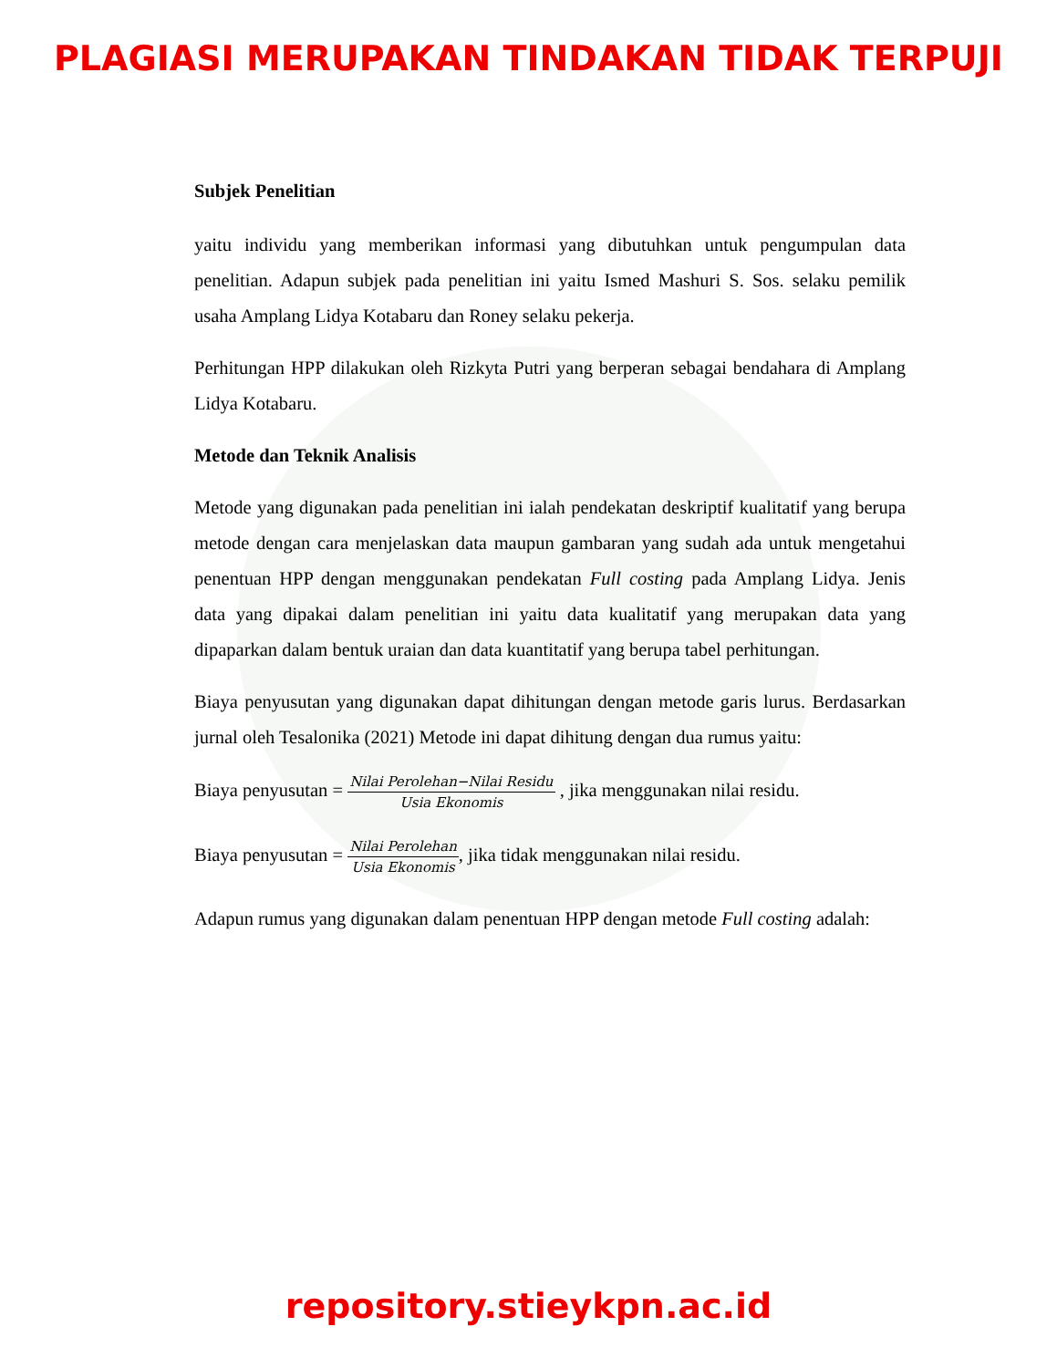PLAGIASI MERUPAKAN TINDAKAN TIDAK TERPUJI
Subjek Penelitian
yaitu individu yang memberikan informasi yang dibutuhkan untuk pengumpulan data penelitian. Adapun subjek pada penelitian ini yaitu Ismed Mashuri S. Sos. selaku pemilik usaha Amplang Lidya Kotabaru dan Roney selaku pekerja.
Perhitungan HPP dilakukan oleh Rizkyta Putri yang berperan sebagai bendahara di Amplang Lidya Kotabaru.
Metode dan Teknik Analisis
Metode yang digunakan pada penelitian ini ialah pendekatan deskriptif kualitatif yang berupa metode dengan cara menjelaskan data maupun gambaran yang sudah ada untuk mengetahui penentuan HPP dengan menggunakan pendekatan Full costing pada Amplang Lidya. Jenis data yang dipakai dalam penelitian ini yaitu data kualitatif yang merupakan data yang dipaparkan dalam bentuk uraian dan data kuantitatif yang berupa tabel perhitungan.
Biaya penyusutan yang digunakan dapat dihitungan dengan metode garis lurus. Berdasarkan jurnal oleh Tesalonika (2021) Metode ini dapat dihitung dengan dua rumus yaitu:
Biaya penyusutan = Nilai Perolehan−Nilai Residu Usia Ekonomis , jika menggunakan nilai residu.
Biaya penyusutan = Nilai Perolehan Usia Ekonomis, jika tidak menggunakan nilai residu.
Adapun rumus yang digunakan dalam penentuan HPP dengan metode Full costing adalah:
repository.stieykpn.ac.id